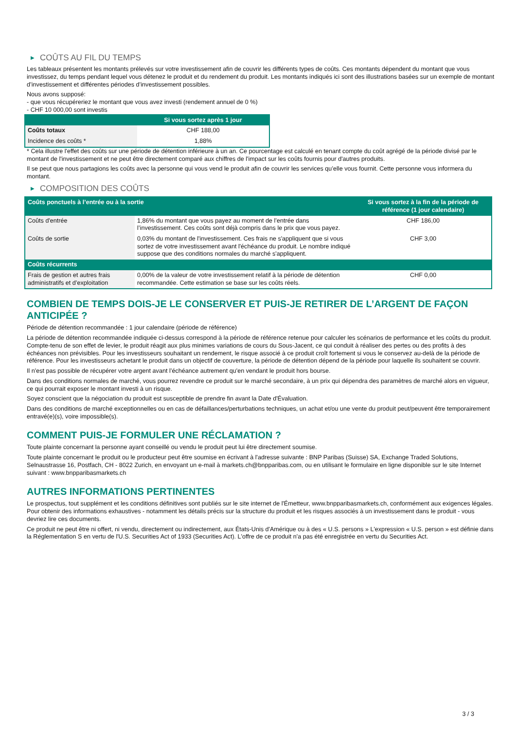▶ COÛTS AU FIL DU TEMPS
Les tableaux présentent les montants prélevés sur votre investissement afin de couvrir les différents types de coûts. Ces montants dépendent du montant que vous investissez, du temps pendant lequel vous détenez le produit et du rendement du produit. Les montants indiqués ici sont des illustrations basées sur un exemple de montant d’investissement et différentes périodes d’investissement possibles.
Nous avons supposé:
- que vous récupéreriez le montant que vous avez investi (rendement annuel de 0 %)
- CHF 10 000,00 sont investis
| | Si vous sortez après 1 jour |
| --- | --- |
| Coûts totaux | CHF 188,00 |
| Incidence des coûts * | 1,88% |
* Cela illustre l'effet des coûts sur une période de détention inférieure à un an. Ce pourcentage est calculé en tenant compte du coût agrégé de la période divisé par le montant de l'investissement et ne peut être directement comparé aux chiffres de l'impact sur les coûts fournis pour d'autres produits.
Il se peut que nous partagions les coûts avec la personne qui vous vend le produit afin de couvrir les services qu’elle vous fournit. Cette personne vous informera du montant.
▶ COMPOSITION DES COÛTS
| Coûts ponctuels à l’entrée ou à la sortie | | Si vous sortez à la fin de la période de référence (1 jour calendaire) |
| --- | --- | --- |
| Coûts d'entrée | 1,86% du montant que vous payez au moment de l’entrée dans l’investissement. Ces coûts sont déjà compris dans le prix que vous payez. | CHF 186,00 |
| Coûts de sortie | 0,03% du montant de l'investissement. Ces frais ne s'appliquent que si vous sortez de votre investissement avant l'échéance du produit. Le nombre indiqué suppose que des conditions normales du marché s'appliquent. | CHF 3,00 |
| Coûts récurrents | | |
| Frais de gestion et autres frais administratifs et d’exploitation | 0,00% de la valeur de votre investissement relatif à la période de détention recommandée. Cette estimation se base sur les coûts réels. | CHF 0,00 |
COMBIEN DE TEMPS DOIS-JE LE CONSERVER ET PUIS-JE RETIRER DE L’ARGENT DE FAÇON ANTICIPÉE ?
Période de détention recommandée : 1 jour calendaire (période de référence)
La période de détention recommandée indiquée ci-dessus correspond à la période de référence retenue pour calculer les scénarios de performance et les coûts du produit. Compte-tenu de son effet de levier, le produit réagit aux plus minimes variations de cours du Sous-Jacent, ce qui conduit à réaliser des pertes ou des profits à des échéances non prévisibles. Pour les investisseurs souhaitant un rendement, le risque associé à ce produit croît fortement si vous le conservez au-delà de la période de référence. Pour les investisseurs achetant le produit dans un objectif de couverture, la période de détention dépend de la période pour laquelle ils souhaitent se couvrir.
Il n'est pas possible de récupérer votre argent avant l’échéance autrement qu'en vendant le produit hors bourse.
Dans des conditions normales de marché, vous pourrez revendre ce produit sur le marché secondaire, à un prix qui dépendra des paramètres de marché alors en vigueur, ce qui pourrait exposer le montant investi à un risque.
Soyez conscient que la négociation du produit est susceptible de prendre fin avant la Date d'Évaluation.
Dans des conditions de marché exceptionnelles ou en cas de défaillances/perturbations techniques, un achat et/ou une vente du produit peut/peuvent être temporairement entravé(e)(s), voire impossible(s).
COMMENT PUIS-JE FORMULER UNE RÉCLAMATION ?
Toute plainte concernant la personne ayant conseillé ou vendu le produit peut lui être directement soumise.
Toute plainte concernant le produit ou le producteur peut être soumise en écrivant à l'adresse suivante : BNP Paribas (Suisse) SA, Exchange Traded Solutions, Selnaustrasse 16, Postfach, CH - 8022 Zurich, en envoyant un e-mail à markets.ch@bnpparibas.com, ou en utilisant le formulaire en ligne disponible sur le site Internet suivant : www.bnpparibasmarkets.ch
AUTRES INFORMATIONS PERTINENTES
Le prospectus, tout supplément et les conditions définitives sont publiés sur le site internet de l'Émetteur, www.bnpparibasmarkets.ch, conformément aux exigences légales. Pour obtenir des informations exhaustives - notamment les détails précis sur la structure du produit et les risques associés à un investissement dans le produit - vous devriez lire ces documents.
Ce produit ne peut être ni offert, ni vendu, directement ou indirectement, aux États-Unis d'Amérique ou à des « U.S. persons » L'expression « U.S. person » est définie dans la Réglementation S en vertu de l'U.S. Securities Act of 1933 (Securities Act). L'offre de ce produit n'a pas été enregistrée en vertu du Securities Act.
3 / 3